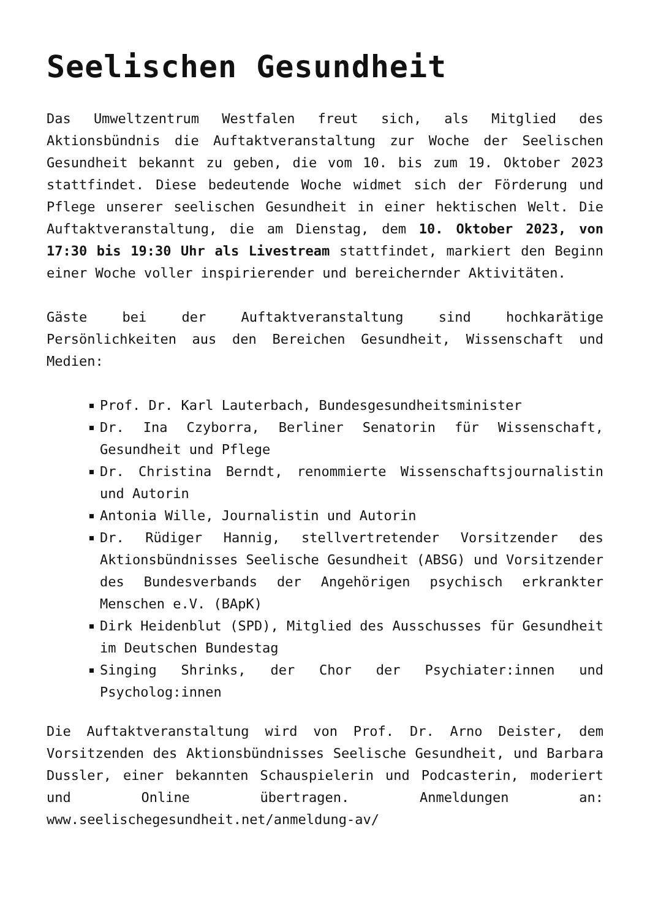Seelischen Gesundheit
Das Umweltzentrum Westfalen freut sich, als Mitglied des Aktionsbündnis die Auftaktveranstaltung zur Woche der Seelischen Gesundheit bekannt zu geben, die vom 10. bis zum 19. Oktober 2023 stattfindet. Diese bedeutende Woche widmet sich der Förderung und Pflege unserer seelischen Gesundheit in einer hektischen Welt. Die Auftaktveranstaltung, die am Dienstag, dem 10. Oktober 2023, von 17:30 bis 19:30 Uhr als Livestream stattfindet, markiert den Beginn einer Woche voller inspirierender und bereichernder Aktivitäten.
Gäste bei der Auftaktveranstaltung sind hochkarätige Persönlichkeiten aus den Bereichen Gesundheit, Wissenschaft und Medien:
Prof. Dr. Karl Lauterbach, Bundesgesundheitsminister
Dr. Ina Czyborra, Berliner Senatorin für Wissenschaft, Gesundheit und Pflege
Dr. Christina Berndt, renommierte Wissenschaftsjournalistin und Autorin
Antonia Wille, Journalistin und Autorin
Dr. Rüdiger Hannig, stellvertretender Vorsitzender des Aktionsbündnisses Seelische Gesundheit (ABSG) und Vorsitzender des Bundesverbands der Angehörigen psychisch erkrankter Menschen e.V. (BApK)
Dirk Heidenblut (SPD), Mitglied des Ausschusses für Gesundheit im Deutschen Bundestag
Singing Shrinks, der Chor der Psychiater:innen und Psycholog:innen
Die Auftaktveranstaltung wird von Prof. Dr. Arno Deister, dem Vorsitzenden des Aktionsbündnisses Seelische Gesundheit, und Barbara Dussler, einer bekannten Schauspielerin und Podcasterin, moderiert und Online übertragen. Anmeldungen an: www.seelischegesundheit.net/anmeldung-av/